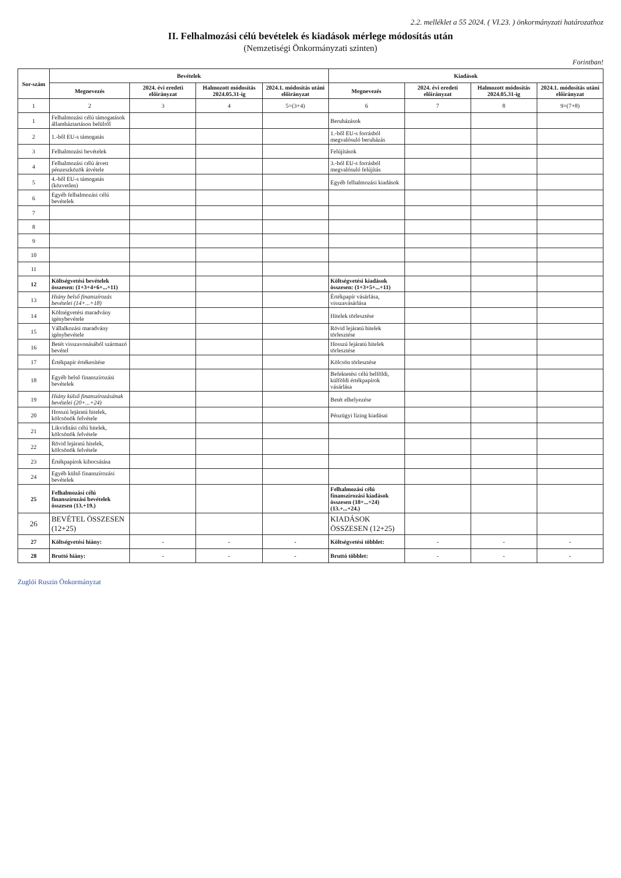2.2. melléklet a 55 2024. ( VI.23. ) önkormányzati határozathoz
II. Felhalmozási célú bevételek és kiadások mérlege módosítás után
(Nemzetiségi Önkormányzati szinten)
Forintban!
| Sor-szám | Bevételek | | | | Kiadások | | | |
| --- | --- | --- | --- | --- | --- | --- | --- | --- |
| | Megnevezés | 2024. évi eredeti előirányzat | Halmozott módosítás 2024.05.31-ig | 2024.1. módosítás utáni előirányzat | Megnevezés | 2024. évi eredeti előirányzat | Halmozott módosítás 2024.05.31-ig | 2024.1. módosítás utáni előirányzat |
| 1 | 2 | 3 | 4 | 5=(3+4) | 6 | 7 | 8 | 9=(7+8) |
| 1 | Felhalmozási célú támogatások államháztartáson belülről | | | | Beruházások | | | |
| 2 | 1.-ből EU-s támogatás | | | | 1.-ből EU-s forrásból megvalósuló beruházás | | | |
| 3 | Felhalmozási bevételek | | | | Felújítások | | | |
| 4 | Felhalmozási célú átvett pénzeszközök átvétele | | | | 3.-ból EU-s forrásból megvalósuló felújítás | | | |
| 5 | 4.-ből EU-s támogatás (közvetlen) | | | | Egyéb felhalmozási kiadások | | | |
| 6 | Egyéb felhalmozási célú bevételek | | | | | | | |
| 7 | | | | | | | | |
| 8 | | | | | | | | |
| 9 | | | | | | | | |
| 10 | | | | | | | | |
| 11 | | | | | | | | |
| 12 | Költségvetési bevételek összesen: (1+3+4+6+...+11) | | | | Költségvetési kiadások összesen: (1+3+5+...+11) | | | |
| 13 | Hiány belső finanszírozás bevételei (14+...+18) | | | | Értékpapír vásárlása, visszavásárlása | | | |
| 14 | Költségvetési maradvány igénybevétele | | | | Hitelek törlesztése | | | |
| 15 | Vállalkozási maradvány igénybevétele | | | | Rövid lejáratú hitelek törlesztése | | | |
| 16 | Betét visszavonásából származó bevétel | | | | Hosszú lejáratú hitelek törlesztése | | | |
| 17 | Értékpapír értékesítése | | | | Kölcsön törlesztése | | | |
| 18 | Egyéb belső finanszírozási bevételek | | | | Befektetési célú belföldi, külföldi értékpapírok vásárlása | | | |
| 19 | Hiány külső finanszírozásának bevételei (20+...+24) | | | | Betét elhelyezése | | | |
| 20 | Hosszú lejáratú hitelek, kölcsönök felvétele | | | | Pénzügyi lízing kiadásai | | | |
| 21 | Likviditási célú hitelek, kölcsönök felvétele | | | | | | | |
| 22 | Rövid lejáratú hitelek, kölcsönök felvétele | | | | | | | |
| 23 | Értékpapírok kibocsátása | | | | | | | |
| 24 | Egyéb külső finanszírozási bevételek | | | | | | | |
| 25 | Felhalmozási célú finanszírozási bevételek összesen (13.+19.) | | | | Felhalmozási célú finanszírozási kiadások összesen (18+...+24) (13.+...+24.) | | | |
| 26 | BEVÉTEL ÖSSZESEN (12+25) | | | | KIADÁSOK ÖSSZESEN (12+25) | | | |
| 27 | Költségvetési hiány: | - | - | - | Költségvetési többlet: | - | - | - |
| 28 | Bruttó hiány: | - | - | - | Bruttó többlet: | - | - | - |
Zuglói Ruszin Önkormányzat